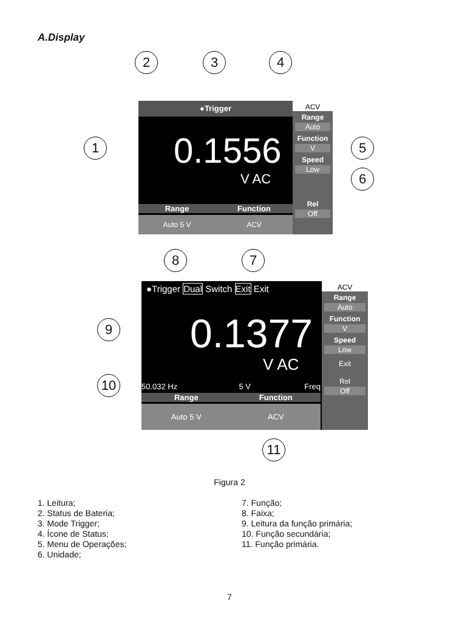A.Display
2 3 4
●Trigger
0.1556
V AC
Range Function
Auto 5 V ACV
ACV
Range
Auto
Function
V
Speed
Low
Rel
Off
1 5
6
8 7
●Trigger Dual Switch Exit Exit
0.1377
V AC
50.032 Hz 5 V Freq
Range Function
Auto 5 V ACV
ACV
Range
Auto
Function
V
Speed
Low
Exit
Rel
Off
9
10
11
Figura 2
1. Leitura;
2. Status de Bateria;
3. Mode Trigger;
4. Ícone de Status;
5. Menu de Operações;
6. Unidade;
7. Função;
8. Faixa;
9. Leitura da função primária;
10. Função secundária;
11. Função primária.
7